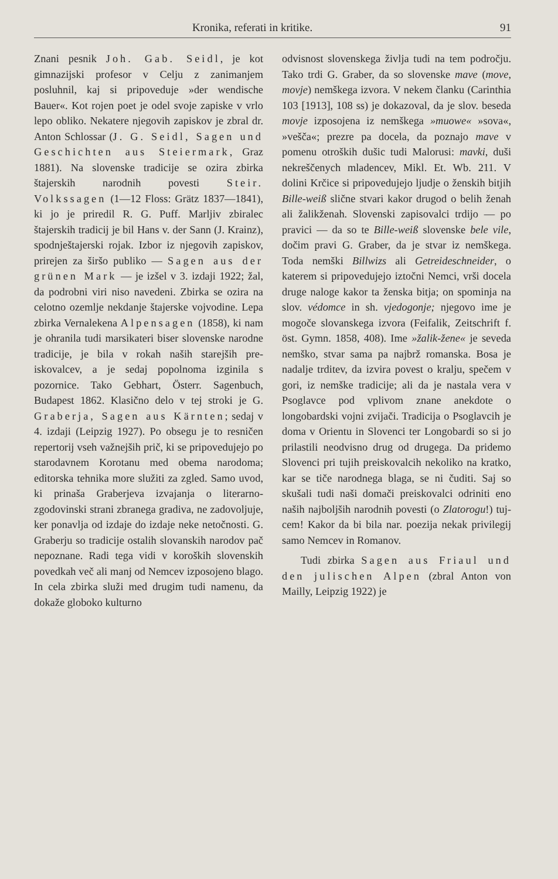Kronika, referati in kritike. 91
Znani pesnik Joh. Gab. Seidl, je kot gimnazijski profesor v Celju z za­nimanjem posluhnil, kaj si pripoveduje »der wendische Bauer«. Kot rojen poet je odel svoje zapiske v vrlo lepo obliko. Nekatere njegovih zapiskov je zbral dr. Anton Schlossar (J. G. Seidl, Sagen und Geschich­ten aus Steiermark, Graz 1881). Na slovenske tradicije se ozira zbirka štajerskih narodnih povesti Steir. Volkssagen (1—12 Floss: Grätz 1837—1841), ki jo je priredil R. G. Puff. Marljiv zbiralec štajerskih tradicij je bil Hans v. der Sann (J. Krainz), spodnještajerski rojak. Izbor iz njegovih zapiskov, prirejen za širšo publiko — Sagen aus der grü­nen Mark — je izšel v 3. izdaji 1922; žal, da podrobni viri niso nave­deni. Zbirka se ozira na celotno ozem­lje nekdanje štajerske vojvodine. Lepa zbirka Vernalekena Alpensagen (1858), ki nam je ohranila tudi marsi­kateri biser slovenske narodne tradicije, je bila v rokah naših starejših pre­iskovalcev, a je sedaj popolnoma izgi­nila s pozornice. Tako Gebhart, Österr. Sagenbuch, Budapest 1862. Klasično delo v tej stroki je G. Graberja, Sagen aus Kärnten; sedaj v 4. izdaji (Leipzig 1927). Po obsegu je to resničen repertorij vseh važnejših prič, ki se pripovedujejo po starodav­nem Korotanu med obema narodoma; editorska tehnika more služiti za zgled. Samo uvod, ki prinaša Graber­jeva izvajanja o literarno-zgodovinski strani zbranega gradiva, ne zadovo­ljuje, ker ponavlja od izdaje do izdaje neke netočnosti. G. Graberju so tra­dicije ostalih slovanskih narodov pač nepoznane. Radi tega vidi v ko­roških slovenskih povedkah več ali manj od Nemcev izposojeno blago. In cela zbirka služi med drugim tudi namenu, da dokaže globoko kulturno
odvisnost slovenskega življa tudi na tem področju. Tako trdi G. Graber, da so slovenske mave (move, movje) nemškega izvora. V nekem članku (Carinthia 103 [1913], 108 ss) je doka­zoval, da je slov. beseda movje izpo­sojena iz nemškega »muowe« »sova«, »vešča«; prezre pa docela, da poznajo mave v pomenu otroških dušic tudi Malorusi: mavki, duši nekreščenych mladencev, Mikl. Et. Wb. 211. V dolini Krčice si pripovedujejo ljudje o žen­skih bitjih Bille-weiß slične stvari ka­kor drugod o belih ženah ali žalik­ženah. Slovenski zapisovalci trdijo — po pravici — da so te Bille-weiß slovenske bele vile, dočim pravi G. Graber, da je stvar iz nemškega. Toda nemški Billwizs ali Getreideschneider, o katerem si pripovedujejo iztočni Nemci, vrši docela druge naloge ka­kor ta ženska bitja; on spominja na slov. védomce in sh. vjedogonje; nje­govo ime je mogoče slovanskega iz­vora (Feifalik, Zeitschrift f. öst. Gymn. 1858, 408). Ime »žalik-žene« je seveda nemško, stvar sama pa najbrž romanska. Bosa je nadalje trditev, da izvira povest o kralju, spečem v gori, iz nemške tradicije; ali da je nastala vera v Psoglavce pod vplivom znane anekdote o longobardski vojni zvijači. Tradicija o Psoglavcih je doma v Orientu in Slovenci ter Longobardi so si jo prilastili neodvisno drug od dru­gega. Da pridemo Slovenci pri tujih preiskovalcih nekoliko na kratko, kar se tiče narodnega blaga, se ni čuditi. Saj so skušali tudi naši domači pre­iskovalci odriniti eno naših najboljših narodnih povesti (o Zlatorogu!) tuj­cem! Kakor da bi bila nar. poezija nekak privilegij samo Nemcev in Ro­manov.
Tudi zbirka Sagen aus Friaul und den julischen Alpen (zbral Anton von Mailly, Leipzig 1922) je